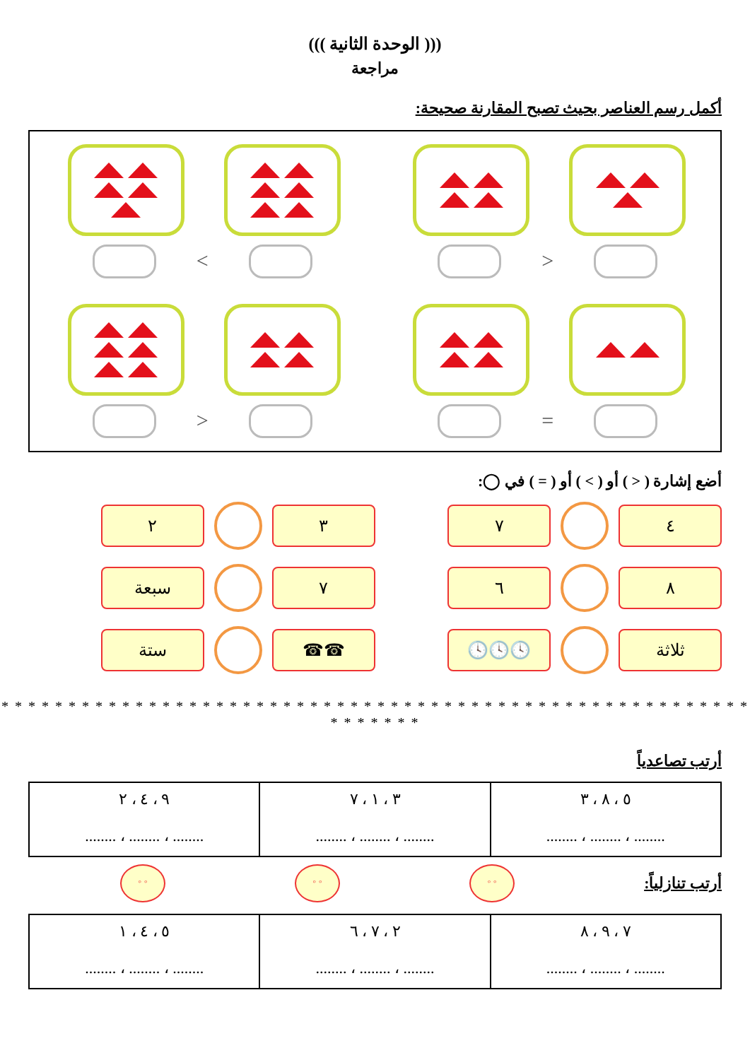((( الوحدة الثانية )))
مراجعة
أكمل رسم العناصر بحيث تصبح المقارنة صحيحة:
<
>
=
<
أضع إشارة ( < ) أو ( > ) أو ( = ) في ◯:
٤ ٧
٨ ٦
ثلاثة 🕓🕓🕓
٣ ٢
٧ سبعة
☎☎ ستة
* * * * * * * * * * * * * * * * * * * * * * * * * * * * * * * * * * * * * * * * * * * * * * * * * * * * * * * * * * * * * * *
أرتب تصاعدياً
| ٥ ، ٨ ، ٣ ........ ، ........ ، ........ | ٣ ، ١ ، ٧ ........ ، ........ ، ........ | ٩ ، ٤ ، ٢ ........ ، ........ ، ........ |
أرتب تنازلياً:
◦ ◦ ◦ ◦ ◦ ◦
| ٧ ، ٩ ، ٨ ........ ، ........ ، ........ | ٢ ، ٧ ، ٦ ........ ، ........ ، ........ | ٥ ، ٤ ، ١ ........ ، ........ ، ........ |